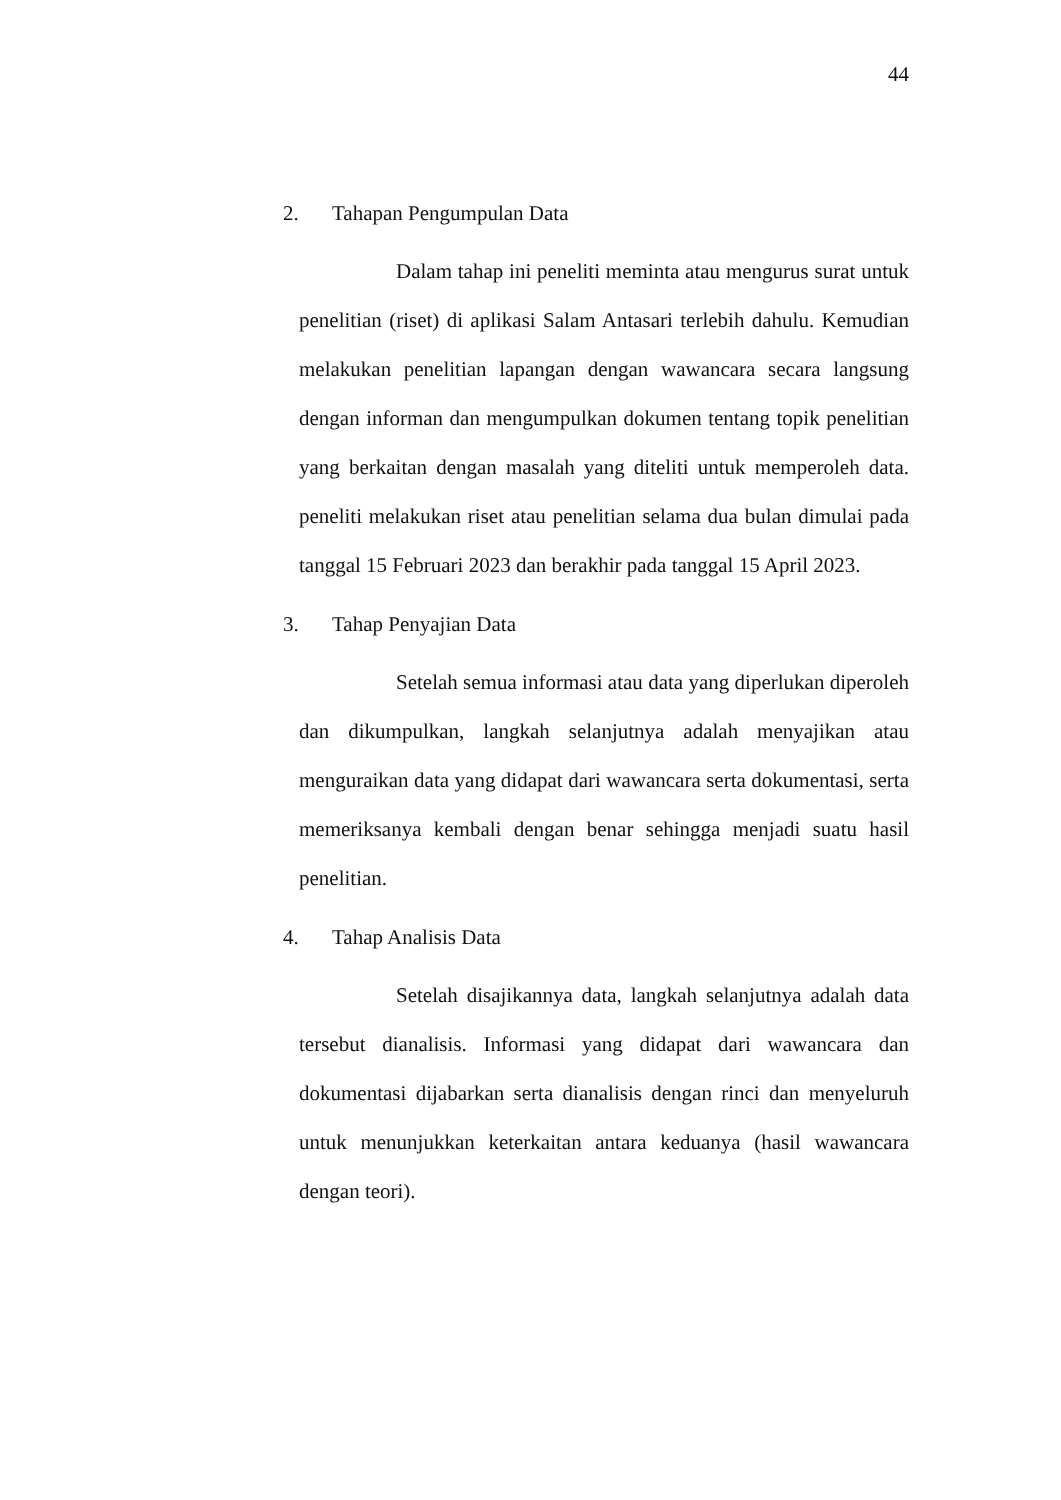44
2. Tahapan Pengumpulan Data
Dalam tahap ini peneliti meminta atau mengurus surat untuk penelitian (riset) di aplikasi Salam Antasari terlebih dahulu. Kemudian melakukan penelitian lapangan dengan wawancara secara langsung dengan informan dan mengumpulkan dokumen tentang topik penelitian yang berkaitan dengan masalah yang diteliti untuk memperoleh data. peneliti melakukan riset atau penelitian selama dua bulan dimulai pada tanggal 15 Februari 2023 dan berakhir pada tanggal 15 April 2023.
3. Tahap Penyajian Data
Setelah semua informasi atau data yang diperlukan diperoleh dan dikumpulkan, langkah selanjutnya adalah menyajikan atau menguraikan data yang didapat dari wawancara serta dokumentasi, serta memeriksanya kembali dengan benar sehingga menjadi suatu hasil penelitian.
4. Tahap Analisis Data
Setelah disajikannya data, langkah selanjutnya adalah data tersebut dianalisis. Informasi yang didapat dari wawancara dan dokumentasi dijabarkan serta dianalisis dengan rinci dan menyeluruh untuk menunjukkan keterkaitan antara keduanya (hasil wawancara dengan teori).